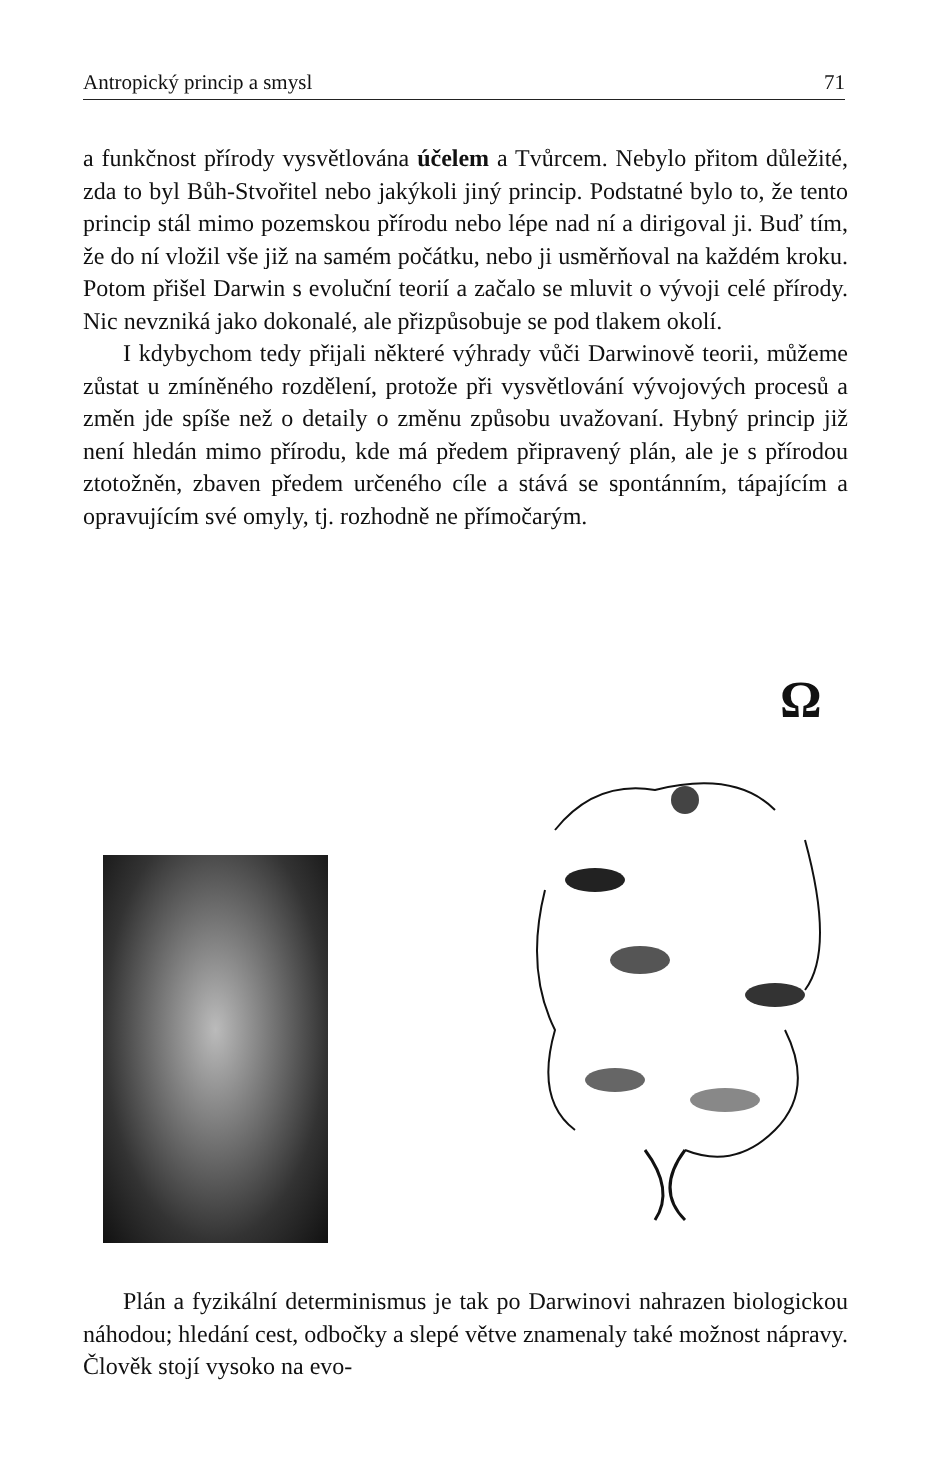Antropický princip a smysl 71
a funkčnost přírody vysvětlována účelem a Tvůrcem. Nebylo přitom důležité, zda to byl Bůh-Stvořitel nebo jakýkoli jiný princip. Podstatné bylo to, že tento princip stál mimo pozemskou přírodu nebo lépe nad ní a dirigoval ji. Buď tím, že do ní vložil vše již na samém počátku, nebo ji usměrňoval na každém kroku. Potom přišel Darwin s evoluční teorií a začalo se mluvit o vývoji celé přírody. Nic nevzniká jako dokonalé, ale přizpůsobuje se pod tlakem okolí.
I kdybychom tedy přijali některé výhrady vůči Darwinově teorii, můžeme zůstat u zmíněného rozdělení, protože při vysvětlování vývojových procesů a změn jde spíše než o detaily o změnu způsobu uvažovaní. Hybný princip již není hledán mimo přírodu, kde má předem připravený plán, ale je s přírodou ztotožněn, zbaven předem určeného cíle a stává se spontánním, tápajícím a opravujícím své omyly, tj. rozhodně ne přímočarým.
Ω
Plán a fyzikální determinismus je tak po Darwinovi nahrazen biologickou náhodou; hledání cest, odbočky a slepé větve znamenaly také možnost nápravy. Člověk stojí vysoko na evo-